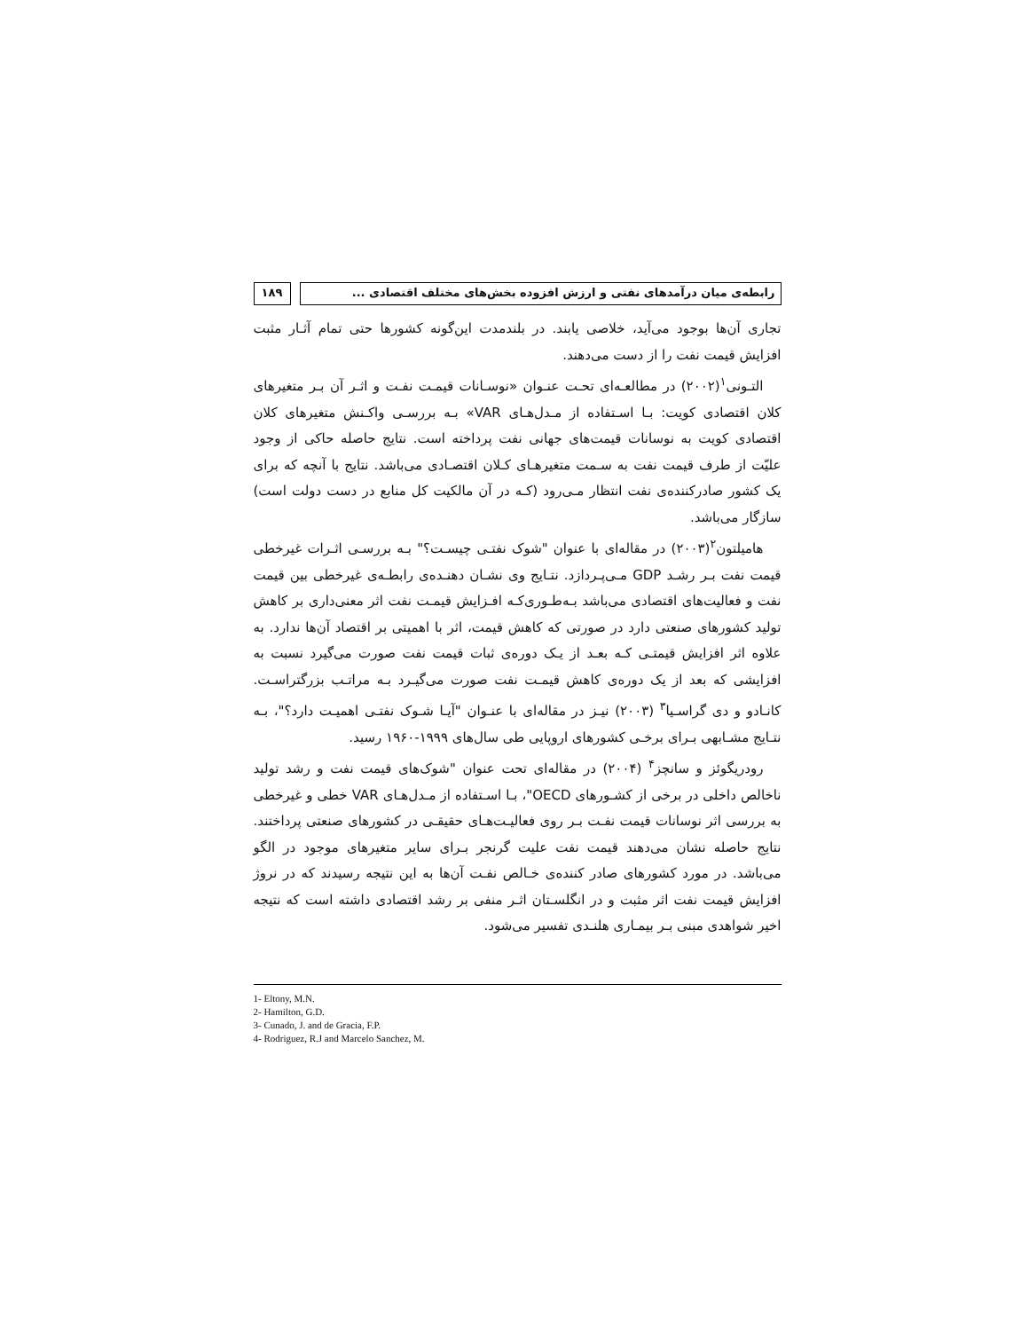رابطه‌ی میان درآمدهای نفتی و ارزش افزوده بخش‌های مختلف اقتصادی ...
۱۸۹
تجاری آن‌ها بوجود می‌آید، خلاصی یابند. در بلندمدت این‌گونه کشورها حتی تمام آثـار مثبت افزایش قیمت نفت را از دست می‌دهند.
التـونی<sup>۱</sup>(۲۰۰۲) در مطالعـه‌ای تحـت عنـوان «نوسـانات قیمـت نفـت و اثـر آن بـر متغیرهای کلان اقتصادی کویت: بـا اسـتفاده از مـدل‌هـای VAR» بـه بررسـی واکـنش متغیرهای کلان اقتصادی کویت به نوسانات قیمت‌های جهانی نفت پرداخته است. نتایج حاصله حاکی از وجود علیّت از طرف قیمت نفت به سـمت متغیرهـای کـلان اقتصـادی می‌باشد. نتایج با آنچه که برای یک کشور صادرکننده‌ی نفت انتظار مـی‌رود (کـه در آن مالکیت کل منابع در دست دولت است) سازگار می‌باشد.
هامیلتون<sup>۲</sup>(۲۰۰۳) در مقاله‌ای با عنوان "شوک نفتـی چیسـت؟" بـه بررسـی اثـرات غیرخطی قیمت نفت بـر رشـد GDP مـی‌پـردازد. نتـایج وی نشـان دهنـده‌ی رابطـه‌ی غیرخطی بین قیمت نفت و فعالیت‌های اقتصادی می‌باشد بـه‌طـوری‌کـه افـزایش قیمـت نفت اثر معنی‌داری بر کاهش تولید کشورهای صنعتی دارد در صورتی که کاهش قیمت، اثر با اهمیتی بر اقتصاد آن‌ها ندارد. به علاوه اثر افزایش قیمتـی کـه بعـد از یـک دوره‌ی ثبات قیمت نفت صورت می‌گیرد نسبت به افزایشی که بعد از یک دوره‌ی کاهش قیمـت نفت صورت می‌گیـرد بـه مراتـب بزرگتراسـت. کانـادو و دی گراسـیا<sup>۳</sup> (۲۰۰۳) نیـز در مقاله‌ای با عنـوان "آیـا شـوک نفتـی اهمیـت دارد؟"، بـه نتـایج مشـابهی بـرای برخـی کشورهای اروپایی طی سال‌های ۱۹۹۹-۱۹۶۰ رسید.
رودریگوئز و سانچز<sup>۴</sup> (۲۰۰۴) در مقاله‌ای تحت عنوان "شوک‌های قیمت نفت و رشد تولید ناخالص داخلی در برخی از کشـورهای OECD"، بـا اسـتفاده از مـدل‌هـای VAR خطی و غیرخطی به بررسی اثر نوسانات قیمت نفـت بـر روی فعالیـت‌هـای حقیقـی در کشورهای صنعتی پرداختند. نتایج حاصله نشان می‌دهند قیمت نفت علیت گرنجر بـرای سایر متغیرهای موجود در الگو می‌باشد. در مورد کشورهای صادر کننده‌ی خـالص نفـت آن‌ها به این نتیجه رسیدند که در نروژ افزایش قیمت نفت اثر مثبت و در انگلسـتان اثـر منفی بر رشد اقتصادی داشته است که نتیجه اخیر شواهدی مبنی بـر بیمـاری هلنـدی تفسیر می‌شود.
1- Eltony, M.N.
2- Hamilton, G.D.
3- Cunado, J. and de Gracia, F.P.
4- Rodriguez, R.J and Marcelo Sanchez, M.